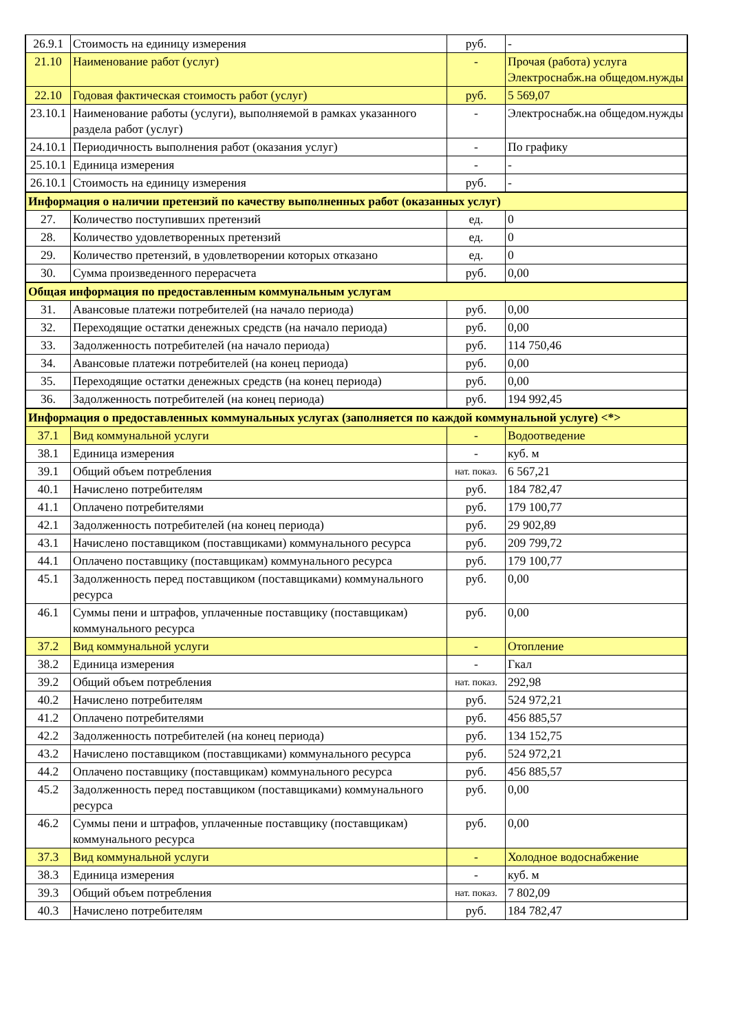| 26.9.1 | Стоимость на единицу измерения | руб. | - |
| 21.10 | Наименование работ (услуг) | - | Прочая (работа) услуга Электроснабж.на общедом.нужды |
| 22.10 | Годовая фактическая стоимость работ (услуг) | руб. | 5 569,07 |
| 23.10.1 | Наименование работы (услуги), выполняемой в рамках указанного раздела работ (услуг) | - | Электроснабж.на общедом.нужды |
| 24.10.1 | Периодичность выполнения работ (оказания услуг) | - | По графику |
| 25.10.1 | Единица измерения | - | - |
| 26.10.1 | Стоимость на единицу измерения | руб. | - |
| Информация о наличии претензий по качеству выполненных работ (оказанных услуг) | | | |
| 27. | Количество поступивших претензий | ед. | 0 |
| 28. | Количество удовлетворенных претензий | ед. | 0 |
| 29. | Количество претензий, в удовлетворении которых отказано | ед. | 0 |
| 30. | Сумма произведенного перерасчета | руб. | 0,00 |
| Общая информация по предоставленным коммунальным услугам | | | |
| 31. | Авансовые платежи потребителей (на начало периода) | руб. | 0,00 |
| 32. | Переходящие остатки денежных средств (на начало периода) | руб. | 0,00 |
| 33. | Задолженность потребителей (на начало периода) | руб. | 114 750,46 |
| 34. | Авансовые платежи потребителей (на конец периода) | руб. | 0,00 |
| 35. | Переходящие остатки денежных средств (на конец периода) | руб. | 0,00 |
| 36. | Задолженность потребителей (на конец периода) | руб. | 194 992,45 |
| Информация о предоставленных коммунальных услугах (заполняется по каждой коммунальной услуге) <*> | | | |
| 37.1 | Вид коммунальной услуги | - | Водоотведение |
| 38.1 | Единица измерения | - | куб. м |
| 39.1 | Общий объем потребления | нат. показ. | 6 567,21 |
| 40.1 | Начислено потребителям | руб. | 184 782,47 |
| 41.1 | Оплачено потребителями | руб. | 179 100,77 |
| 42.1 | Задолженность потребителей (на конец периода) | руб. | 29 902,89 |
| 43.1 | Начислено поставщиком (поставщиками) коммунального ресурса | руб. | 209 799,72 |
| 44.1 | Оплачено поставщику (поставщикам) коммунального ресурса | руб. | 179 100,77 |
| 45.1 | Задолженность перед поставщиком (поставщиками) коммунального ресурса | руб. | 0,00 |
| 46.1 | Суммы пени и штрафов, уплаченные поставщику (поставщикам) коммунального ресурса | руб. | 0,00 |
| 37.2 | Вид коммунальной услуги | - | Отопление |
| 38.2 | Единица измерения | - | Гкал |
| 39.2 | Общий объем потребления | нат. показ. | 292,98 |
| 40.2 | Начислено потребителям | руб. | 524 972,21 |
| 41.2 | Оплачено потребителями | руб. | 456 885,57 |
| 42.2 | Задолженность потребителей (на конец периода) | руб. | 134 152,75 |
| 43.2 | Начислено поставщиком (поставщиками) коммунального ресурса | руб. | 524 972,21 |
| 44.2 | Оплачено поставщику (поставщикам) коммунального ресурса | руб. | 456 885,57 |
| 45.2 | Задолженность перед поставщиком (поставщиками) коммунального ресурса | руб. | 0,00 |
| 46.2 | Суммы пени и штрафов, уплаченные поставщику (поставщикам) коммунального ресурса | руб. | 0,00 |
| 37.3 | Вид коммунальной услуги | - | Холодное водоснабжение |
| 38.3 | Единица измерения | - | куб. м |
| 39.3 | Общий объем потребления | нат. показ. | 7 802,09 |
| 40.3 | Начислено потребителям | руб. | 184 782,47 |